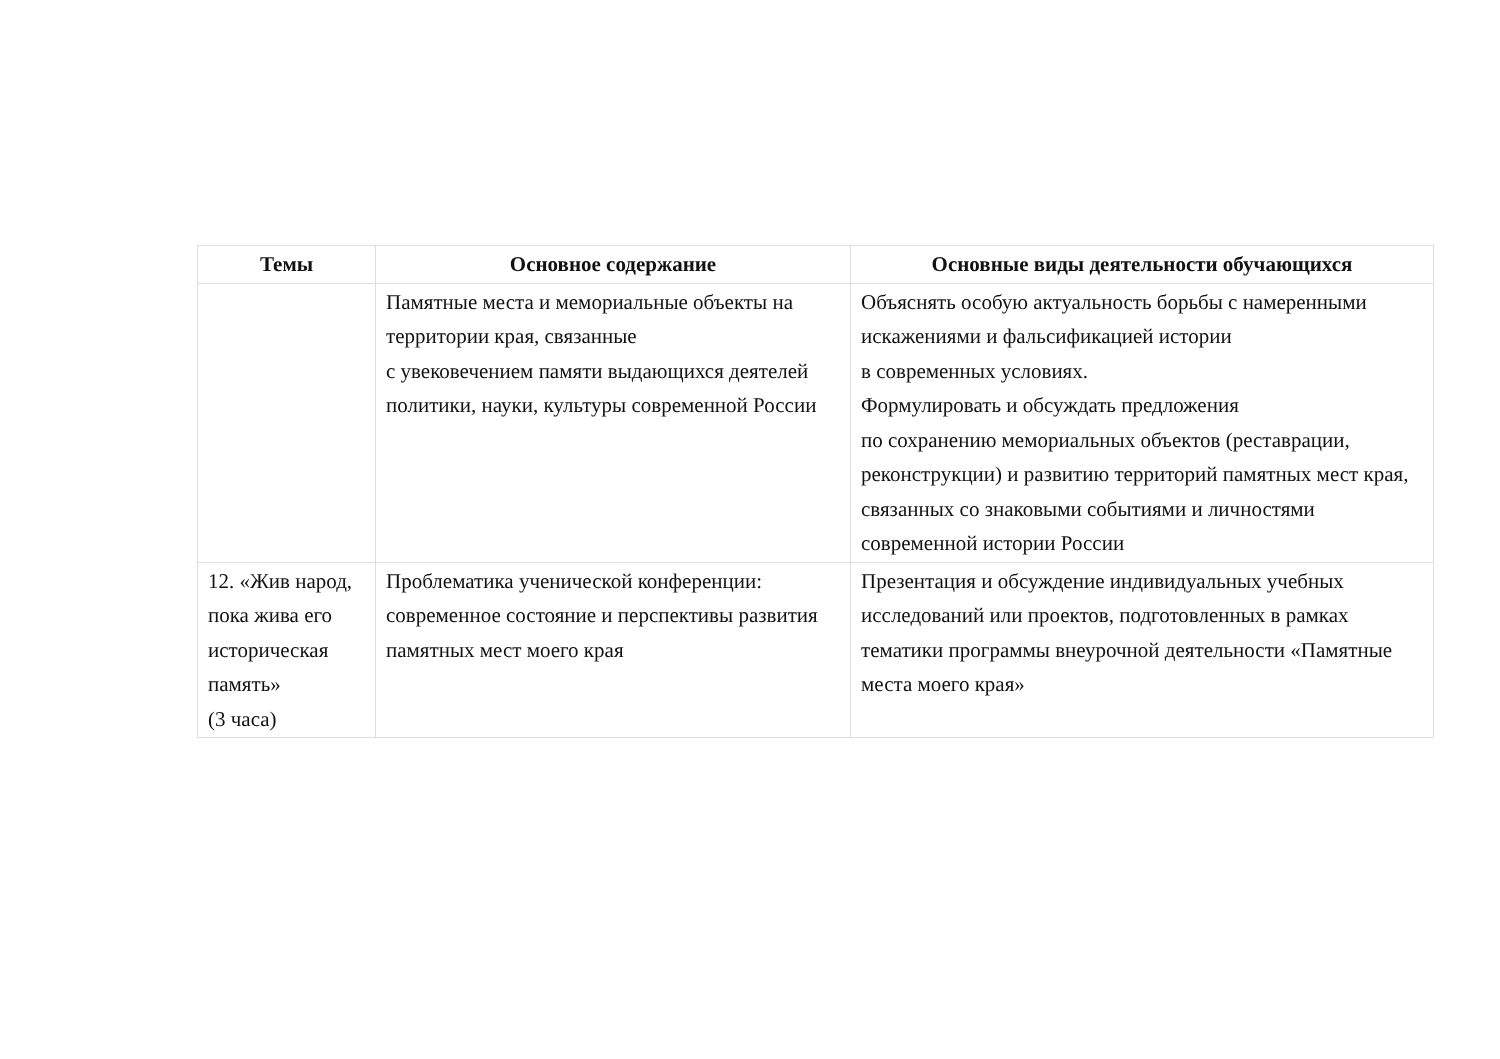| Темы | Основное содержание | Основные виды деятельности обучающихся |
| --- | --- | --- |
| | Памятные места и мемориальные объекты на территории края, связанные с увековечением памяти выдающихся деятелей политики, науки, культуры современной России | Объяснять особую актуальность борьбы с намеренными искажениями и фальсификацией истории в современных условиях. Формулировать и обсуждать предложения по сохранению мемориальных объектов (реставрации, реконструкции) и развитию территорий памятных мест края, связанных со знаковыми событиями и личностями современной истории России |
| 12. «Жив народ, пока жива его историческая память» (3 часа) | Проблематика ученической конференции: современное состояние и перспективы развития памятных мест моего края | Презентация и обсуждение индивидуальных учебных исследований или проектов, подготовленных в рамках тематики программы внеурочной деятельности «Памятные места моего края» |